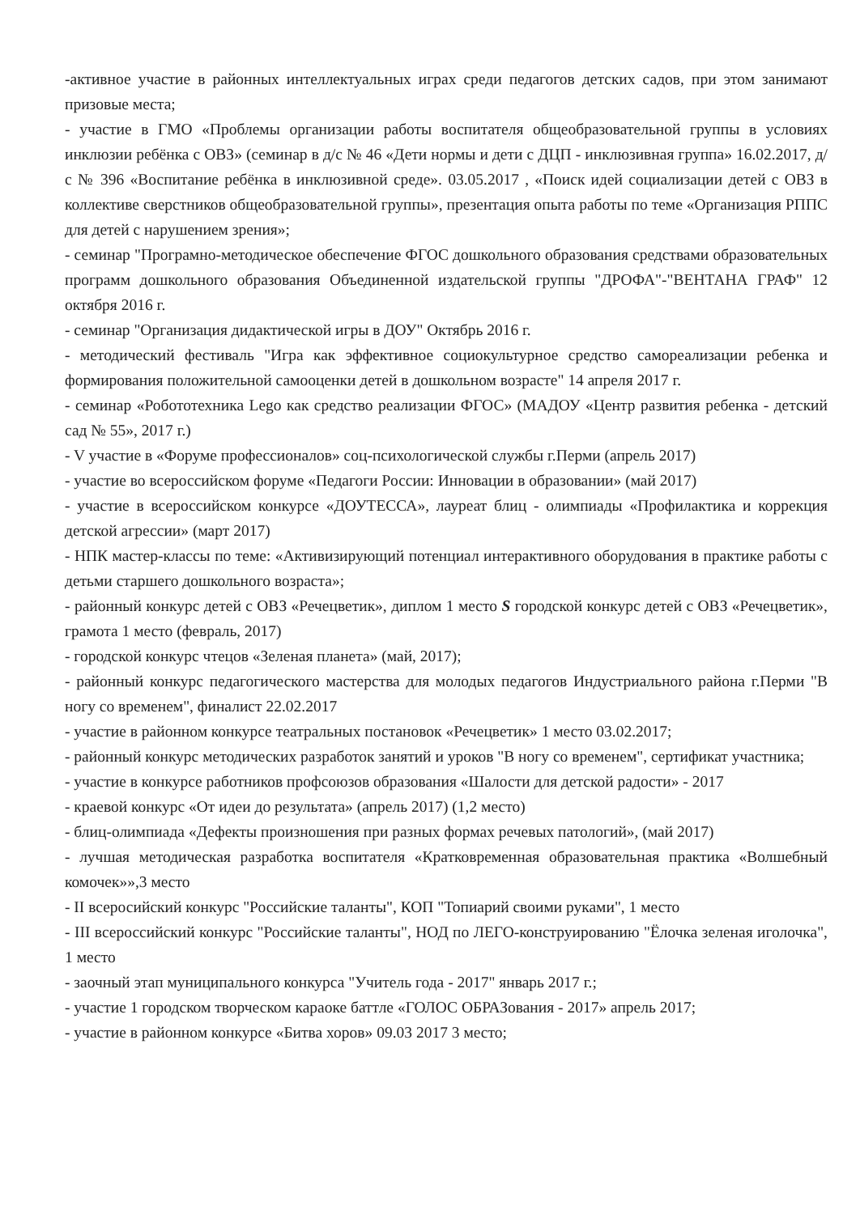-активное участие в районных интеллектуальных играх среди педагогов детских садов, при этом занимают призовые места;
- участие в ГМО «Проблемы организации работы воспитателя общеобразовательной группы в условиях инклюзии ребёнка с ОВЗ» (семинар в д/с № 46 «Дети нормы и дети с ДЦП - инклюзивная группа» 16.02.2017, д/с № 396 «Воспитание ребёнка в инклюзивной среде». 03.05.2017 , «Поиск идей социализации детей с ОВЗ в коллективе сверстников общеобразовательной группы», презентация опыта работы по теме «Организация РППС для детей с нарушением зрения»;
- семинар "Програмно-методическое обеспечение ФГОС дошкольного образования средствами образовательных программ дошкольного образования Объединенной издательской группы "ДРОФА"-"ВЕНТАНА ГРАФ" 12 октября 2016 г.
- семинар "Организация дидактической игры в ДОУ" Октябрь 2016 г.
- методический фестиваль "Игра как эффективное социокультурное средство самореализации ребенка и формирования положительной самооценки детей в дошкольном возрасте" 14 апреля 2017 г.
- семинар «Робототехника Lego как средство реализации ФГОС» (МАДОУ «Центр развития ребенка - детский сад № 55», 2017 г.)
- V участие в «Форуме профессионалов» соц-психологической службы г.Перми (апрель 2017)
- участие во всероссийском форуме «Педагоги России: Инновации в образовании» (май 2017)
- участие в всероссийском конкурсе «ДОУТЕССА», лауреат блиц - олимпиады «Профилактика и коррекция детской агрессии» (март 2017)
- НПК мастер-классы по теме: «Активизирующий потенциал интерактивного оборудования в практике работы с детьми старшего дошкольного возраста»;
- районный конкурс детей с ОВЗ «Речецветик», диплом 1 место S городской конкурс детей с ОВЗ «Речецветик», грамота 1 место (февраль, 2017)
- городской конкурс чтецов «Зеленая планета» (май, 2017);
- районный конкурс педагогического мастерства для молодых педагогов Индустриального района г.Перми "В ногу со временем", финалист 22.02.2017
- участие в районном конкурсе театральных постановок «Речецветик» 1 место 03.02.2017;
- районный конкурс методических разработок занятий и уроков "В ногу со временем", сертификат участника;
- участие в конкурсе работников профсоюзов образования «Шалости для детской радости» - 2017
- краевой конкурс «От идеи до результата» (апрель 2017) (1,2 место)
- блиц-олимпиада «Дефекты произношения при разных формах речевых патологий», (май 2017)
- лучшая методическая разработка воспитателя «Кратковременная образовательная практика «Волшебный комочек»»,3 место
- II всеросийский конкурс "Российские таланты", КОП "Топиарий своими руками", 1 место
- III всероссийский конкурс "Российские таланты", НОД по ЛЕГО-конструированию "Ёлочка зеленая иголочка", 1 место
- заочный этап муниципального конкурса "Учитель года - 2017" январь 2017 г.;
- участие 1 городском творческом караоке баттле «ГОЛОС ОБРАЗования - 2017» апрель 2017;
- участие в районном конкурсе «Битва хоров» 09.03 2017 3 место;